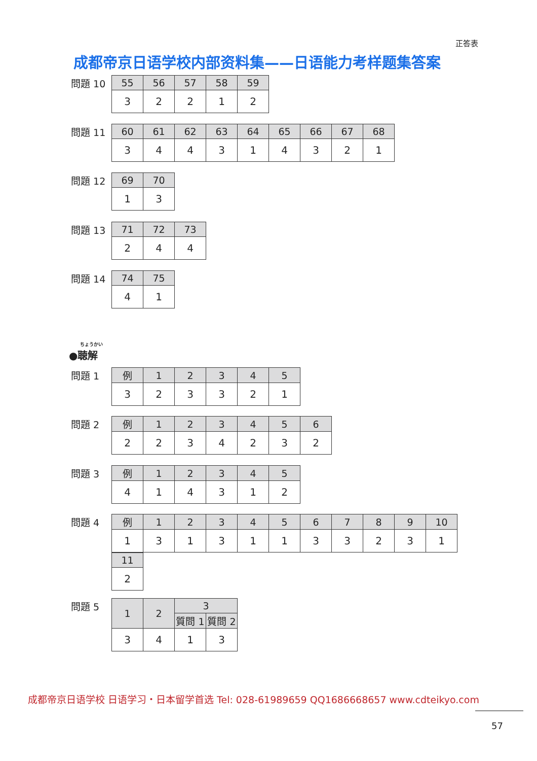正答表
成都帝京日语学校内部资料集——日语能力考样题集答案
問題 10
| 55 | 56 | 57 | 58 | 59 |
| 3 | 2 | 2 | 1 | 2 |
問題 11
| 60 | 61 | 62 | 63 | 64 | 65 | 66 | 67 | 68 |
| 3 | 4 | 4 | 3 | 1 | 4 | 3 | 2 | 1 |
問題 12
| 69 | 70 |
| 1 | 3 |
問題 13
| 71 | 72 | 73 |
| 2 | 4 | 4 |
問題 14
| 74 | 75 |
| 4 | 1 |
ちょうかい
●聴解
問題 1
| 例 | 1 | 2 | 3 | 4 | 5 |
| 3 | 2 | 3 | 3 | 2 | 1 |
問題 2
| 例 | 1 | 2 | 3 | 4 | 5 | 6 |
| 2 | 2 | 3 | 4 | 2 | 3 | 2 |
問題 3
| 例 | 1 | 2 | 3 | 4 | 5 |
| 4 | 1 | 4 | 3 | 1 | 2 |
問題 4
| 例 | 1 | 2 | 3 | 4 | 5 | 6 | 7 | 8 | 9 | 10 |
| 1 | 3 | 1 | 3 | 1 | 1 | 3 | 3 | 2 | 3 | 1 |
| 11 |
| 2 |
問題 5
| 1 | 2 | 3 | |
| | | 質問 1 | 質問 2 |
| 3 | 4 | 1 | 3 |
成都帝京日语学校 日语学习・日本留学首选 Tel: 028-61989659 QQ1686668657 www.cdteikyo.com
57